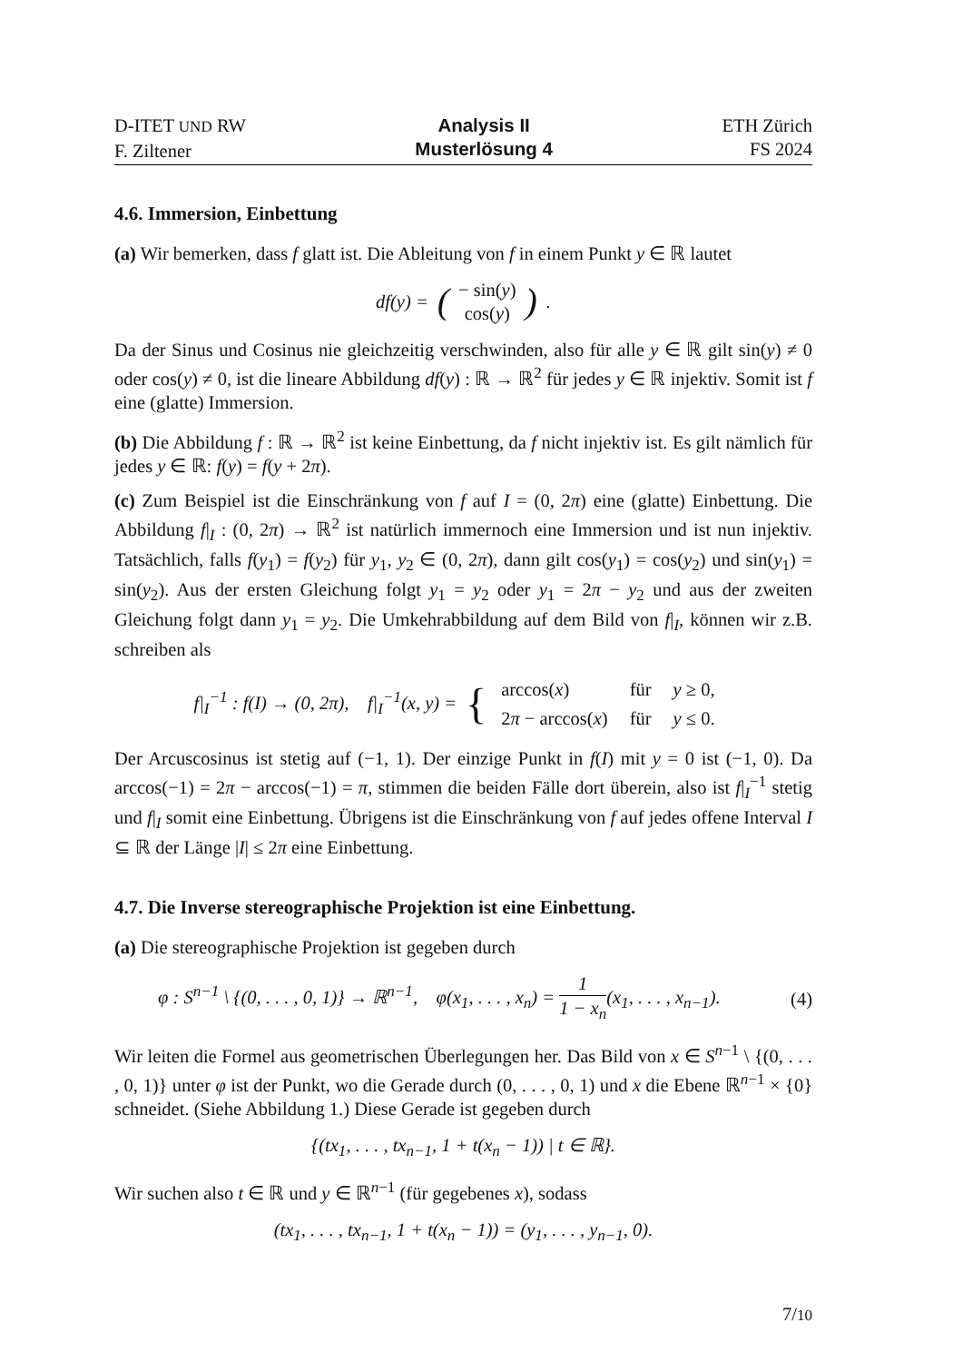D-ITET UND RW
F. Ziltener
Analysis II
Musterlösung 4
ETH Zürich
FS 2024
4.6. Immersion, Einbettung
(a) Wir bemerken, dass f glatt ist. Die Ableitung von f in einem Punkt y ∈ ℝ lautet
df(y) = (− sin(y)
cos(y)).
Da der Sinus und Cosinus nie gleichzeitig verschwinden, also für alle y ∈ ℝ gilt sin(y) ≠ 0 oder cos(y) ≠ 0, ist die lineare Abbildung df(y) : ℝ → ℝ<sup>2</sup> für jedes y ∈ ℝ injektiv. Somit ist f eine (glatte) Immersion.
(b) Die Abbildung f : ℝ → ℝ<sup>2</sup> ist keine Einbettung, da f nicht injektiv ist. Es gilt nämlich für jedes y ∈ ℝ: f(y) = f(y + 2π).
(c) Zum Beispiel ist die Einschränkung von f auf I = (0, 2π) eine (glatte) Einbettung. Die Abbildung f|<sub>I</sub> : (0, 2π) → ℝ<sup>2</sup> ist natürlich immernoch eine Immersion und ist nun injektiv. Tatsächlich, falls f(y<sub>1</sub>) = f(y<sub>2</sub>) für y<sub>1</sub>, y<sub>2</sub> ∈ (0, 2π), dann gilt cos(y<sub>1</sub>) = cos(y<sub>2</sub>) und sin(y<sub>1</sub>) = sin(y<sub>2</sub>). Aus der ersten Gleichung folgt y<sub>1</sub> = y<sub>2</sub> oder y<sub>1</sub> = 2π − y<sub>2</sub> und aus der zweiten Gleichung folgt dann y<sub>1</sub> = y<sub>2</sub>. Die Umkehrabbildung auf dem Bild von f|<sub>I</sub>, können wir z.B. schreiben als
f|<sub>I</sub><sup>−1</sup> : f(I) → (0, 2π), f|<sub>I</sub><sup>−1</sup>(x, y) = {
| arccos( x ) | für | y ≥ 0, |
| 2 π − arccos( x ) | für | y ≤ 0. |
Der Arcuscosinus ist stetig auf (−1, 1). Der einzige Punkt in f(I) mit y = 0 ist (−1, 0). Da arccos(−1) = 2π − arccos(−1) = π, stimmen die beiden Fälle dort überein, also ist f|<sub>I</sub><sup>−1</sup> stetig und f|<sub>I</sub> somit eine Einbettung. Übrigens ist die Einschränkung von f auf jedes offene Interval I ⊆ ℝ der Länge |I| ≤ 2π eine Einbettung.
4.7. Die Inverse stereographische Projektion ist eine Einbettung.
(a) Die stereographische Projektion ist gegeben durch
φ : S<sup>n−1</sup> \ {(0, . . . , 0, 1)} → ℝ<sup>n−1</sup>, φ(x<sub>1</sub>, . . . , x<sub>n</sub>) = 1 1 − x<sub>n</sub>(x<sub>1</sub>, . . . , x<sub>n−1</sub>). (4)
Wir leiten die Formel aus geometrischen Überlegungen her. Das Bild von x ∈ S<sup>n−1</sup> \ {(0, . . . , 0, 1)} unter φ ist der Punkt, wo die Gerade durch (0, . . . , 0, 1) und x die Ebene ℝ<sup>n−1</sup> × {0} schneidet. (Siehe Abbildung 1.) Diese Gerade ist gegeben durch
{(tx<sub>1</sub>, . . . , tx<sub>n−1</sub>, 1 + t(x<sub>n</sub> − 1)) | t ∈ ℝ}.
Wir suchen also t ∈ ℝ und y ∈ ℝ<sup>n−1</sup> (für gegebenes x), sodass
(tx<sub>1</sub>, . . . , tx<sub>n−1</sub>, 1 + t(x<sub>n</sub> − 1)) = (y<sub>1</sub>, . . . , y<sub>n−1</sub>, 0).
7/10